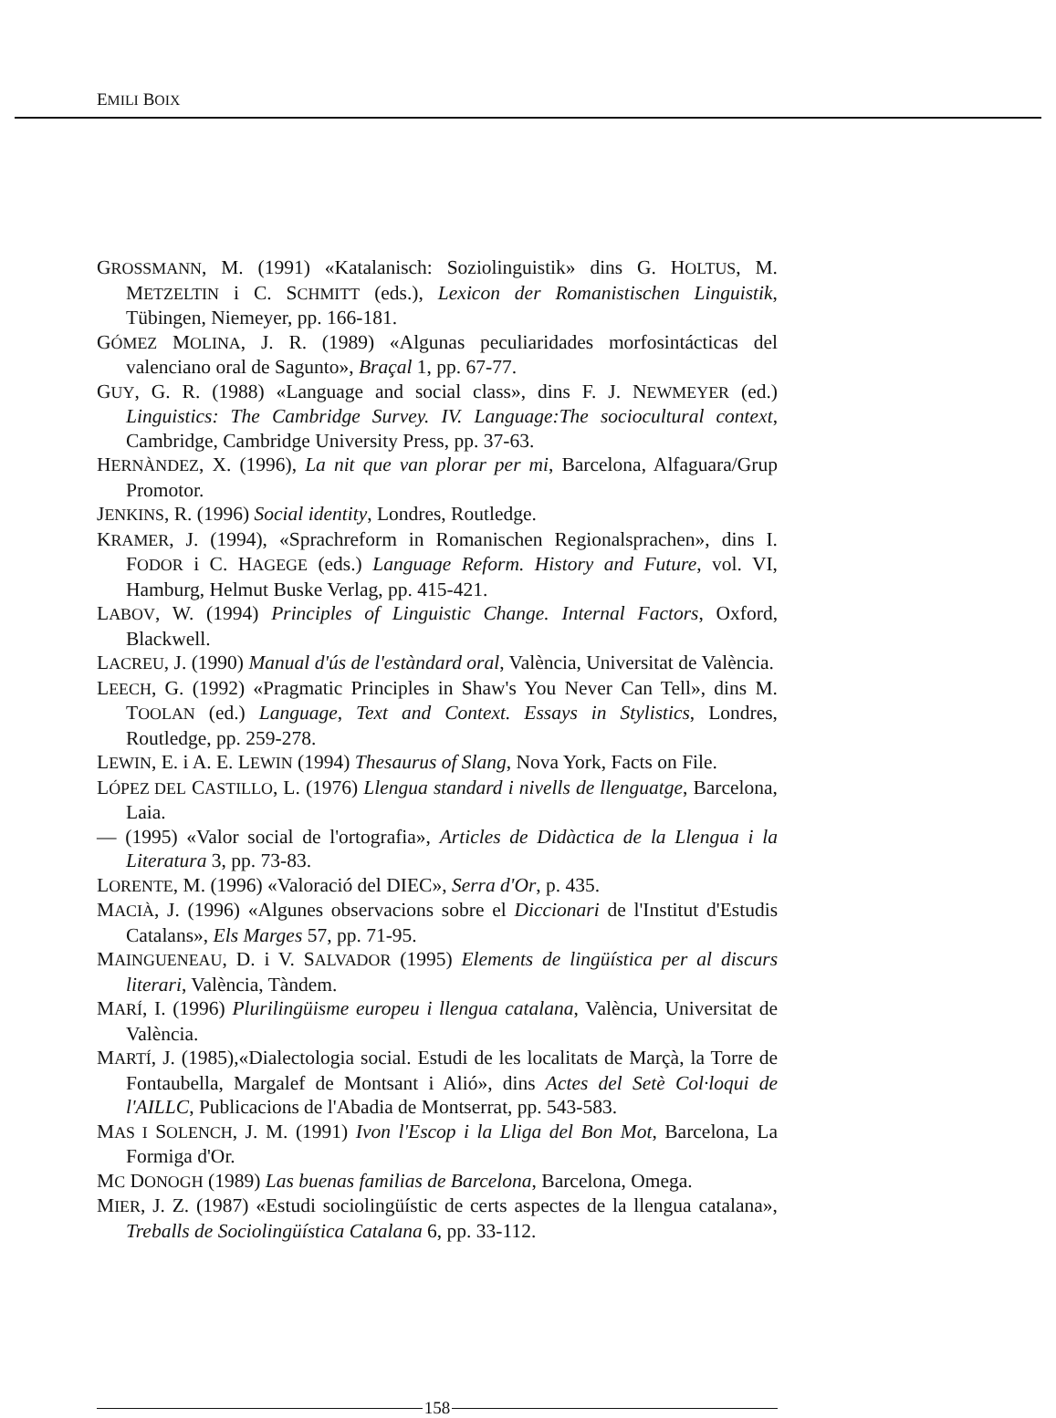EMILI BOIX
GROSSMANN, M. (1991) «Katalanisch: Soziolinguistik» dins G. HOLTUS, M. METZELTIN i C. SCHMITT (eds.), Lexicon der Romanistischen Linguistik, Tübingen, Niemeyer, pp. 166-181.
GÓMEZ MOLINA, J. R. (1989) «Algunas peculiaridades morfosintácticas del valenciano oral de Sagunto», Braçal 1, pp. 67-77.
GUY, G. R. (1988) «Language and social class», dins F. J. NEWMEYER (ed.) Linguistics: The Cambridge Survey. IV. Language:The sociocultural context, Cambridge, Cambridge University Press, pp. 37-63.
HERNÀNDEZ, X. (1996), La nit que van plorar per mi, Barcelona, Alfaguara/Grup Promotor.
JENKINS, R. (1996) Social identity, Londres, Routledge.
KRAMER, J. (1994), «Sprachreform in Romanischen Regionalsprachen», dins I. FODOR i C. HAGEGE (eds.) Language Reform. History and Future, vol. VI, Hamburg, Helmut Buske Verlag, pp. 415-421.
LABOV, W. (1994) Principles of Linguistic Change. Internal Factors, Oxford, Blackwell.
LACREU, J. (1990) Manual d'ús de l'estàndard oral, València, Universitat de València.
LEECH, G. (1992) «Pragmatic Principles in Shaw's You Never Can Tell», dins M. TOOLAN (ed.) Language, Text and Context. Essays in Stylistics, Londres, Routledge, pp. 259-278.
LEWIN, E. i A. E. LEWIN (1994) Thesaurus of Slang, Nova York, Facts on File.
LÓPEZ DEL CASTILLO, L. (1976) Llengua standard i nivells de llenguatge, Barcelona, Laia.
— (1995) «Valor social de l'ortografia», Articles de Didàctica de la Llengua i la Literatura 3, pp. 73-83.
LORENTE, M. (1996) «Valoració del DIEC», Serra d'Or, p. 435.
MACIÀ, J. (1996) «Algunes observacions sobre el Diccionari de l'Institut d'Estudis Catalans», Els Marges 57, pp. 71-95.
MAINGUENEAU, D. i V. SALVADOR (1995) Elements de lingüística per al discurs literari, València, Tàndem.
MARÍ, I. (1996) Plurilingüisme europeu i llengua catalana, València, Universitat de València.
MARTÍ, J. (1985),«Dialectologia social. Estudi de les localitats de Marçà, la Torre de Fontaubella, Margalef de Montsant i Alió», dins Actes del Setè Col·loqui de l'AILLC, Publicacions de l'Abadia de Montserrat, pp. 543-583.
MAS I SOLENCH, J. M. (1991) Ivon l'Escop i la Lliga del Bon Mot, Barcelona, La Formiga d'Or.
MC DONOGH (1989) Las buenas familias de Barcelona, Barcelona, Omega.
MIER, J. Z. (1987) «Estudi sociolingüístic de certs aspectes de la llengua catalana», Treballs de Sociolingüística Catalana 6, pp. 33-112.
158